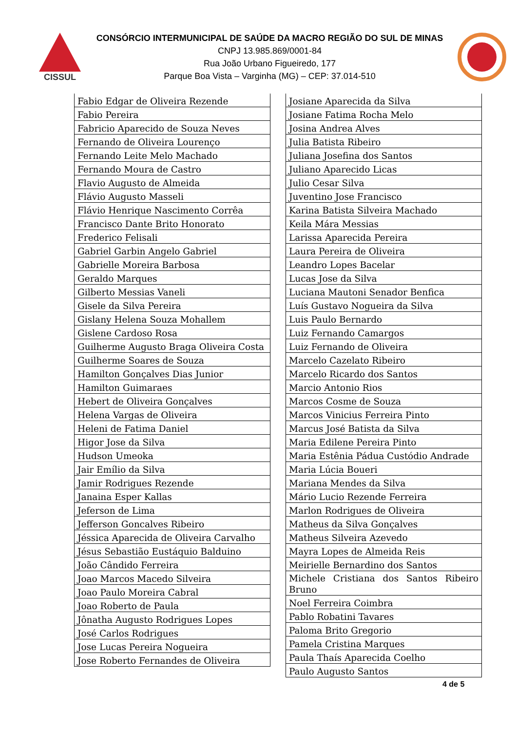CISSUL
CONSÓRCIO INTERMUNICIPAL DE SAÚDE DA MACRO REGIÃO DO SUL DE MINAS
CNPJ 13.985.869/0001-84
Rua João Urbano Figueiredo, 177
Parque Boa Vista – Varginha (MG) – CEP: 37.014-510
| Fabio Edgar de Oliveira Rezende |
| Fabio Pereira |
| Fabricio Aparecido de Souza Neves |
| Fernando de Oliveira Lourenço |
| Fernando Leite Melo Machado |
| Fernando Moura de Castro |
| Flavio Augusto de Almeida |
| Flávio Augusto Masseli |
| Flávio Henrique Nascimento Corrêa |
| Francisco Dante Brito Honorato |
| Frederico Felisali |
| Gabriel Garbin Angelo Gabriel |
| Gabrielle Moreira Barbosa |
| Geraldo Marques |
| Gilberto Messias Vaneli |
| Gisele da Silva Pereira |
| Gislany Helena Souza Mohallem |
| Gislene Cardoso Rosa |
| Guilherme Augusto Braga Oliveira Costa |
| Guilherme Soares de Souza |
| Hamilton Gonçalves Dias Junior |
| Hamilton Guimaraes |
| Hebert de Oliveira Gonçalves |
| Helena Vargas de Oliveira |
| Heleni de Fatima Daniel |
| Higor Jose da Silva |
| Hudson Umeoka |
| Jair Emílio da Silva |
| Jamir Rodrigues Rezende |
| Janaina Esper Kallas |
| Jeferson de Lima |
| Jefferson Goncalves Ribeiro |
| Jéssica Aparecida de Oliveira Carvalho |
| Jésus Sebastião Eustáquio Balduino |
| João Cândido Ferreira |
| Joao Marcos Macedo Silveira |
| Joao Paulo Moreira Cabral |
| Joao Roberto de Paula |
| Jônatha Augusto Rodrigues Lopes |
| José Carlos Rodrigues |
| Jose Lucas Pereira Nogueira |
| Jose Roberto Fernandes de Oliveira |
| Josiane Aparecida da Silva |
| Josiane Fatima Rocha Melo |
| Josina Andrea Alves |
| Julia Batista Ribeiro |
| Juliana Josefina dos Santos |
| Juliano Aparecido Licas |
| Julio Cesar Silva |
| Juventino Jose Francisco |
| Karina Batista Silveira Machado |
| Keila Mára Messias |
| Larissa Aparecida Pereira |
| Laura Pereira de Oliveira |
| Leandro Lopes Bacelar |
| Lucas Jose da Silva |
| Luciana Mautoni Senador Benfica |
| Luís Gustavo Nogueira da Silva |
| Luis Paulo Bernardo |
| Luiz Fernando Camargos |
| Luiz Fernando de Oliveira |
| Marcelo Cazelato Ribeiro |
| Marcelo Ricardo dos Santos |
| Marcio Antonio Rios |
| Marcos Cosme de Souza |
| Marcos Vinicius Ferreira Pinto |
| Marcus José Batista da Silva |
| Maria Edilene Pereira Pinto |
| Maria Estênia Pádua Custódio Andrade |
| Maria Lúcia Boueri |
| Mariana Mendes da Silva |
| Mário Lucio Rezende Ferreira |
| Marlon Rodrigues de Oliveira |
| Matheus da Silva Gonçalves |
| Matheus Silveira Azevedo |
| Mayra Lopes de Almeida Reis |
| Meirielle Bernardino dos Santos |
| Michele Cristiana dos Santos Ribeiro Bruno |
| Noel Ferreira Coimbra |
| Pablo Robatini Tavares |
| Paloma Brito Gregorio |
| Pamela Cristina Marques |
| Paula Thaís Aparecida Coelho |
| Paulo Augusto Santos |
4 de 5